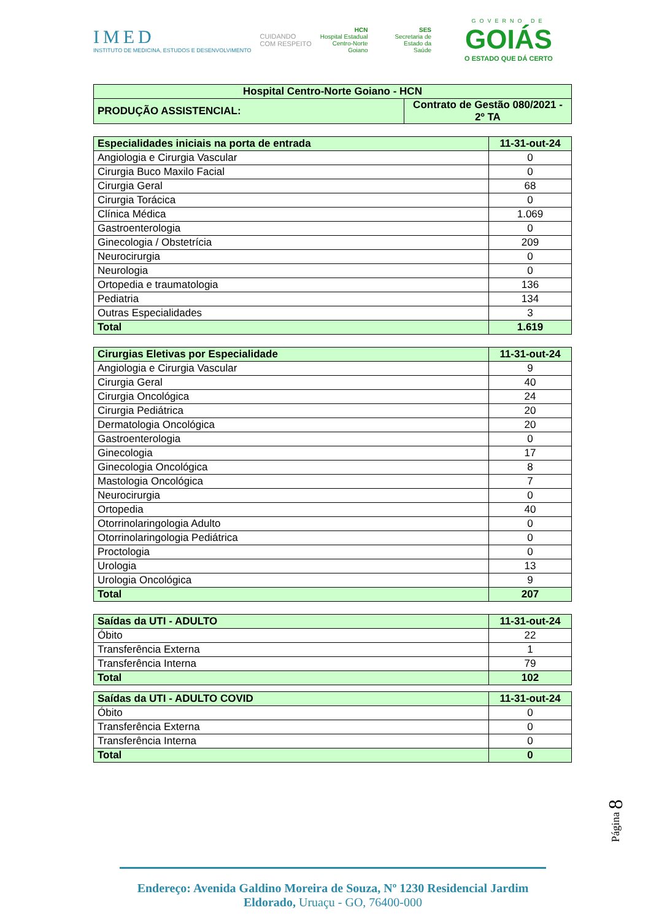IMED
INSTITUTO DE MEDICINA, ESTUDOS E DESENVOLVIMENTO
CUIDANDO
COM RESPEITO
HCN
Hospital Estadual
Centro-Norte
Goiano
SES
Secretaria de
Estado da
Saúde
GOVERNO DE
GOIÁS
O ESTADO QUE DÁ CERTO
| Hospital Centro-Norte Goiano - HCN | |
| PRODUÇÃO ASSISTENCIAL: | Contrato de Gestão 080/2021 - 2º TA |
| Especialidades iniciais na porta de entrada | 11-31-out-24 |
| Angiologia e Cirurgia Vascular | 0 |
| Cirurgia Buco Maxilo Facial | 0 |
| Cirurgia Geral | 68 |
| Cirurgia Torácica | 0 |
| Clínica Médica | 1.069 |
| Gastroenterologia | 0 |
| Ginecologia / Obstetrícia | 209 |
| Neurocirurgia | 0 |
| Neurologia | 0 |
| Ortopedia e traumatologia | 136 |
| Pediatria | 134 |
| Outras Especialidades | 3 |
| Total | 1.619 |
| Cirurgias Eletivas por Especialidade | 11-31-out-24 |
| Angiologia e Cirurgia Vascular | 9 |
| Cirurgia Geral | 40 |
| Cirurgia Oncológica | 24 |
| Cirurgia Pediátrica | 20 |
| Dermatologia Oncológica | 20 |
| Gastroenterologia | 0 |
| Ginecologia | 17 |
| Ginecologia Oncológica | 8 |
| Mastologia Oncológica | 7 |
| Neurocirurgia | 0 |
| Ortopedia | 40 |
| Otorrinolaringologia Adulto | 0 |
| Otorrinolaringologia Pediátrica | 0 |
| Proctologia | 0 |
| Urologia | 13 |
| Urologia Oncológica | 9 |
| Total | 207 |
| Saídas da UTI - ADULTO | 11-31-out-24 |
| Óbito | 22 |
| Transferência Externa | 1 |
| Transferência Interna | 79 |
| Total | 102 |
| Saídas da UTI - ADULTO COVID | 11-31-out-24 |
| Óbito | 0 |
| Transferência Externa | 0 |
| Transferência Interna | 0 |
| Total | 0 |
Página 8
Endereço: Avenida Galdino Moreira de Souza, Nº 1230 Residencial Jardim Eldorado, Uruaçu - GO, 76400-000